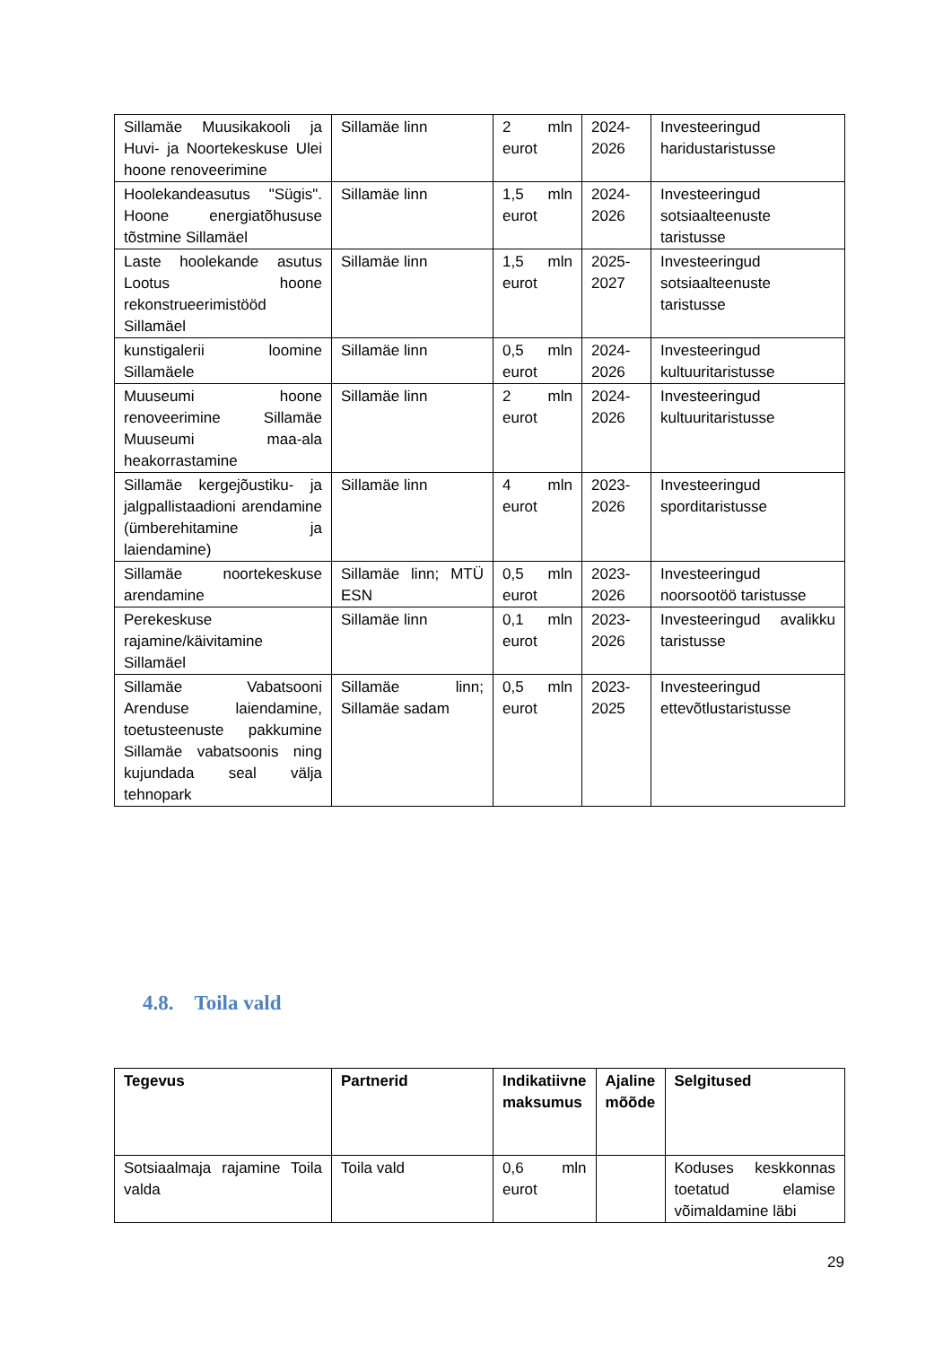| Sillamäe Muusikakooli ja Huvi- ja Noortekeskuse Ulei hoone renoveerimine | Sillamäe linn | 2 mln eurot | 2024-2026 | Investeeringud haridustaristusse |
| Hoolekandeasutus "Sügis". Hoone energiatõhususe tõstmine Sillamäel | Sillamäe linn | 1,5 mln eurot | 2024-2026 | Investeeringud sotsiaalteenuste taristusse |
| Laste hoolekande asutus Lootus hoone rekonstrueerimistööd Sillamäel | Sillamäe linn | 1,5 mln eurot | 2025-2027 | Investeeringud sotsiaalteenuste taristusse |
| kunstigalerii loomine Sillamäele | Sillamäe linn | 0,5 mln eurot | 2024-2026 | Investeeringud kultuuritaristusse |
| Muuseumi hoone renoveerimine Sillamäe Muuseumi maa-ala heakorrastamine | Sillamäe linn | 2 mln eurot | 2024-2026 | Investeeringud kultuuritaristusse |
| Sillamäe kergejõustiku- ja jalgpallistaadioni arendamine (ümberehitamine ja laiendamine) | Sillamäe linn | 4 mln eurot | 2023-2026 | Investeeringud sporditaristusse |
| Sillamäe noortekeskuse arendamine | Sillamäe linn; MTÜ ESN | 0,5 mln eurot | 2023-2026 | Investeeringud noorsootöö taristusse |
| Perekeskuse rajamine/käivitamine Sillamäel | Sillamäe linn | 0,1 mln eurot | 2023-2026 | Investeeringud avalikku taristusse |
| Sillamäe Vabatsooni Arenduse laiendamine, toetusteenuste pakkumine Sillamäe vabatsoonis ning kujundada seal välja tehnopark | Sillamäe linn; Sillamäe sadam | 0,5 mln eurot | 2023-2025 | Investeeringud ettevõtlustaristusse |
4.8. Toila vald
| Tegevus | Partnerid | Indikatiivne maksumus | Ajaline mõõde | Selgitused |
| --- | --- | --- | --- | --- |
| Sotsiaalmaja rajamine Toila valda | Toila vald | 0,6 mln eurot | | Koduses keskkonnas toetatud elamise võimaldamine läbi |
29